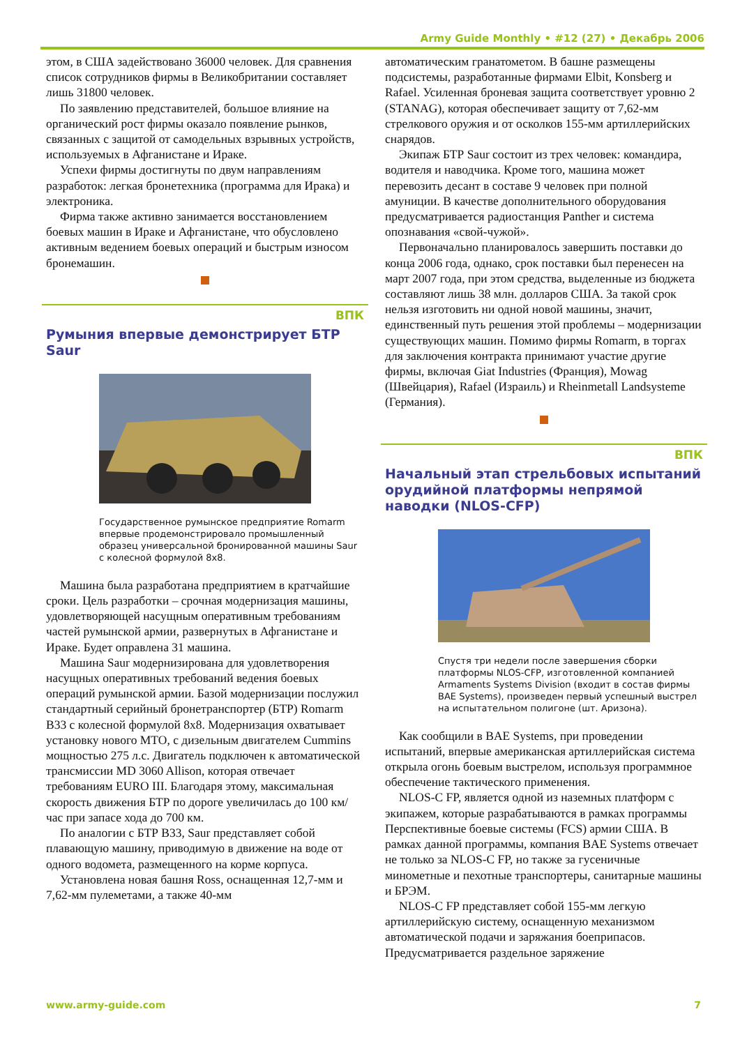Army Guide Monthly • #12 (27) • Декабрь 2006
этом, в США задействовано 36000 человек. Для сравнения список сотрудников фирмы в Великобритании составляет лишь 31800 человек.
По заявлению представителей, большое влияние на органический рост фирмы оказало появление рынков, связанных с защитой от самодельных взрывных устройств, используемых в Афганистане и Ираке.
Успехи фирмы достигнуты по двум направлениям разработок: легкая бронетехника (программа для Ирака) и электроника.
Фирма также активно занимается восстановлением боевых машин в Ираке и Афганистане, что обусловлено активным ведением боевых операций и быстрым износом бронемашин.
ВПК
Румыния впервые демонстрирует БТР Saur
Государственное румынское предприятие Romarm впервые продемонстрировало промышленный образец универсальной бронированной машины Saur с колесной формулой 8x8.
Машина была разработана предприятием в кратчайшие сроки. Цель разработки – срочная модернизация машины, удовлетворяющей насущным оперативным требованиям частей румынской армии, развернутых в Афганистане и Ираке. Будет оправлена 31 машина.
Машина Saur модернизирована для удовлетворения насущных оперативных требований ведения боевых операций румынской армии. Базой модернизации послужил стандартный серийный бронетранспортер (БТР) Romarm B33 с колесной формулой 8x8. Модернизация охватывает установку нового МТО, с дизельным двигателем Cummins мощностью 275 л.с. Двигатель подключен к автоматической трансмиссии MD 3060 Allison, которая отвечает требованиям EURO III. Благодаря этому, максимальная скорость движения БТР по дороге увеличилась до 100 км/час при запасе хода до 700 км.
По аналогии с БТР B33, Saur представляет собой плавающую машину, приводимую в движение на воде от одного водомета, размещенного на корме корпуса.
Установлена новая башня Ross, оснащенная 12,7-мм и 7,62-мм пулеметами, а также 40-мм
автоматическим гранатометом. В башне размещены подсистемы, разработанные фирмами Elbit, Konsberg и Rafael. Усиленная броневая защита соответствует уровню 2 (STANAG), которая обеспечивает защиту от 7,62-мм стрелкового оружия и от осколков 155-мм артиллерийских снарядов.
Экипаж БТР Saur состоит из трех человек: командира, водителя и наводчика. Кроме того, машина может перевозить десант в составе 9 человек при полной амуниции. В качестве дополнительного оборудования предусматривается радиостанция Panther и система опознавания «свой-чужой».
Первоначально планировалось завершить поставки до конца 2006 года, однако, срок поставки был перенесен на март 2007 года, при этом средства, выделенные из бюджета составляют лишь 38 млн. долларов США. За такой срок нельзя изготовить ни одной новой машины, значит, единственный путь решения этой проблемы – модернизации существующих машин. Помимо фирмы Romarm, в торгах для заключения контракта принимают участие другие фирмы, включая Giat Industries (Франция), Mowag (Швейцария), Rafael (Израиль) и Rheinmetall Landsysteme (Германия).
ВПК
Начальный этап стрельбовых испытаний орудийной платформы непрямой наводки (NLOS-CFP)
Спустя три недели после завершения сборки платформы NLOS-CFP, изготовленной компанией Armaments Systems Division (входит в состав фирмы BAE Systems), произведен первый успешный выстрел на испытательном полигоне (шт. Аризона).
Как сообщили в BAE Systems, при проведении испытаний, впервые американская артиллерийская система открыла огонь боевым выстрелом, используя программное обеспечение тактического применения.
NLOS-C FP, является одной из наземных платформ с экипажем, которые разрабатываются в рамках программы Перспективные боевые системы (FCS) армии США. В рамках данной программы, компания BAE Systems отвечает не только за NLOS-C FP, но также за гусеничные минометные и пехотные транспортеры, санитарные машины и БРЭМ.
NLOS-C FP представляет собой 155-мм легкую артиллерийскую систему, оснащенную механизмом автоматической подачи и заряжания боеприпасов. Предусматривается раздельное заряжение
www.army-guide.com 7